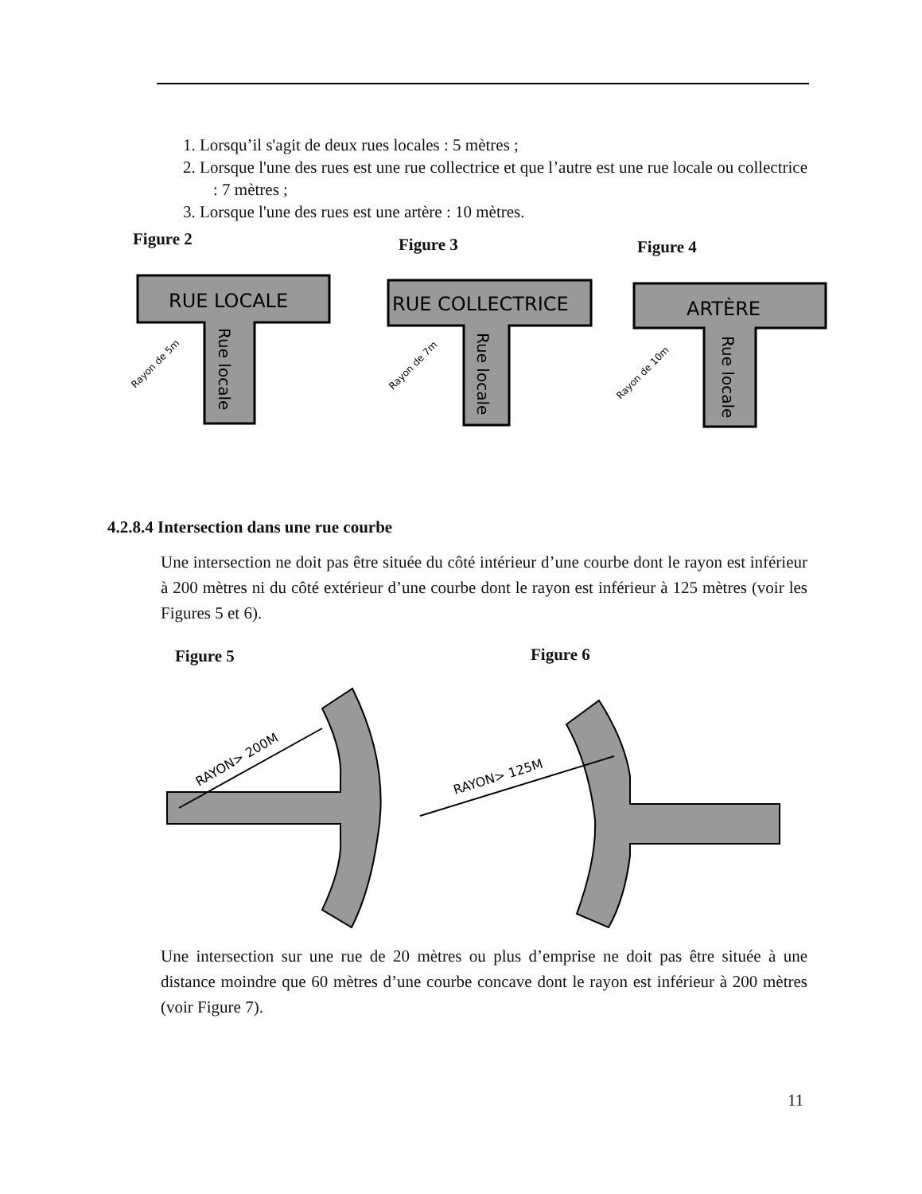1. Lorsqu’il s'agit de deux rues locales : 5 mètres ;
2. Lorsque l'une des rues est une rue collectrice et que l’autre est une rue locale ou collectrice : 7 mètres ;
3. Lorsque l'une des rues est une artère : 10 mètres.
Figure 2 Figure 3 Figure 4
RUE LOCALE
RUE COLLECTRICE
ARTÈRE
Rue locale
Rue locale
Rue locale
Rayon de 5m
Rayon de 7m
Rayon de 10m
4.2.8.4 Intersection dans une rue courbe
Une intersection ne doit pas être située du côté intérieur d’une courbe dont le rayon est inférieur à 200 mètres ni du côté extérieur d’une courbe dont le rayon est inférieur à 125 mètres (voir les Figures 5 et 6).
Figure 5 Figure 6
RAYON> 200M
RAYON> 125M
Une intersection sur une rue de 20 mètres ou plus d’emprise ne doit pas être située à une distance moindre que 60 mètres d’une courbe concave dont le rayon est inférieur à 200 mètres (voir Figure 7).
11